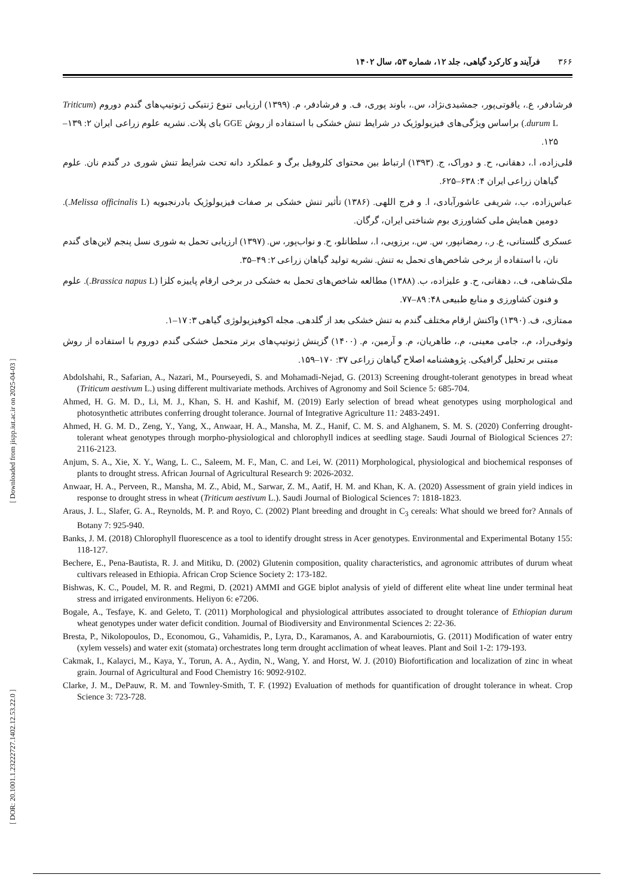[ DOR: 20.1001.1.23222727.1402.12.53.22.0 ] [ Downloaded from jispp.iut.ac.ir on 2025-04-03 ]
۳۶۶ فرآیند و کارکرد گیاهی، جلد ۱۲، شماره ۵۳، سال ۱۴۰۲
فرشادفر، ع.، یاقوتی‌پور، جمشیدی‌نژاد، س.، باوند پوری، ف. و فرشادفر، م. (۱۳۹۹) ارزیابی تنوع ژنتیکی ژنوتیپ‌های گندم دوروم (Triticum durum L.) براساس ویژگی‌های فیزیولوژیک در شرایط تنش خشکی با استفاده از روش GGE بای پلات. نشریه علوم زراعی ایران ۲: ۱۳۹–۱۲۵.
قلی‌زاده، ا.، دهقانی، ح. و دوراک، ج. (۱۳۹۳) ارتباط بین محتوای کلروفیل برگ و عملکرد دانه تحت شرایط تنش شوری در گندم نان. علوم گیاهان زراعی ایران ۴: ۶۳۸–۶۲۵.
عباس‌زاده، ب.، شریفی عاشورآبادی، ا. و فرج اللهی. (۱۳۸۶) تأثیر تنش خشکی بر صفات فیزیولوژیک بادرنجبویه (Melissa officinalis L.). دومین همایش ملی کشاورزی بوم شناختی ایران، گرگان.
عسکری گلستانی، ع. ر.، رمضانپور، س. س.، برزویی، ا.، سلطانلو، ح. و نواب‌پور، س. (۱۳۹۷) ارزیابی تحمل به شوری نسل پنجم لاین‌های گندم نان، با استفاده از برخی شاخص‌های تحمل به تنش. نشریه تولید گیاهان زراعی ۲: ۴۹–۳۵.
ملک‌شاهی، ف.، دهقانی، ح. و علیزاده، ب. (۱۳۸۸) مطالعه شاخص‌های تحمل به خشکی در برخی ارقام پاییزه کلزا (Brassica napus L.). علوم و فنون کشاورزی و منابع طبیعی ۴۸: ۸۹–۷۷.
ممتازی، ف. (۱۳۹۰) واکنش ارقام مختلف گندم به تنش خشکی بعد از گلدهی. مجله اکوفیزیولوژی گیاهی ۳: ۱۷–۱.
وثوقی‌راد، م.، جامی معینی، م.، طاهریان، م. و آرمین، م. (۱۴۰۰) گزینش ژنوتیپ‌های برتر متحمل خشکی گندم دوروم با استفاده از روش مبتنی بر تحلیل گرافیکی. پژوهشنامه اصلاح گیاهان زراعی ۳۷: ۱۷۰–۱۵۹.
Abdolshahi, R., Safarian, A., Nazari, M., Pourseyedi, S. and Mohamadi-Nejad, G. (2013) Screening drought-tolerant genotypes in bread wheat (Triticum aestivum L.) using different multivariate methods. Archives of Agronomy and Soil Science 5: 685-704.
Ahmed, H. G. M. D., Li, M. J., Khan, S. H. and Kashif, M. (2019) Early selection of bread wheat genotypes using morphological and photosynthetic attributes conferring drought tolerance. Journal of Integrative Agriculture 11: 2483-2491.
Ahmed, H. G. M. D., Zeng, Y., Yang, X., Anwaar, H. A., Mansha, M. Z., Hanif, C. M. S. and Alghanem, S. M. S. (2020) Conferring drought-tolerant wheat genotypes through morpho-physiological and chlorophyll indices at seedling stage. Saudi Journal of Biological Sciences 27: 2116-2123.
Anjum, S. A., Xie, X. Y., Wang, L. C., Saleem, M. F., Man, C. and Lei, W. (2011) Morphological, physiological and biochemical responses of plants to drought stress. African Journal of Agricultural Research 9: 2026-2032.
Anwaar, H. A., Perveen, R., Mansha, M. Z., Abid, M., Sarwar, Z. M., Aatif, H. M. and Khan, K. A. (2020) Assessment of grain yield indices in response to drought stress in wheat (Triticum aestivum L.). Saudi Journal of Biological Sciences 7: 1818-1823.
Araus, J. L., Slafer, G. A., Reynolds, M. P. and Royo, C. (2002) Plant breeding and drought in C<sub>3</sub> cereals: What should we breed for? Annals of Botany 7: 925-940.
Banks, J. M. (2018) Chlorophyll fluorescence as a tool to identify drought stress in Acer genotypes. Environmental and Experimental Botany 155: 118-127.
Bechere, E., Pena-Bautista, R. J. and Mitiku, D. (2002) Glutenin composition, quality characteristics, and agronomic attributes of durum wheat cultivars released in Ethiopia. African Crop Science Society 2: 173-182.
Bishwas, K. C., Poudel, M. R. and Regmi, D. (2021) AMMI and GGE biplot analysis of yield of different elite wheat line under terminal heat stress and irrigated environments. Heliyon 6: e7206.
Bogale, A., Tesfaye, K. and Geleto, T. (2011) Morphological and physiological attributes associated to drought tolerance of Ethiopian durum wheat genotypes under water deficit condition. Journal of Biodiversity and Environmental Sciences 2: 22-36.
Bresta, P., Nikolopoulos, D., Economou, G., Vahamidis, P., Lyra, D., Karamanos, A. and Karabourniotis, G. (2011) Modification of water entry (xylem vessels) and water exit (stomata) orchestrates long term drought acclimation of wheat leaves. Plant and Soil 1-2: 179-193.
Cakmak, I., Kalayci, M., Kaya, Y., Torun, A. A., Aydin, N., Wang, Y. and Horst, W. J. (2010) Biofortification and localization of zinc in wheat grain. Journal of Agricultural and Food Chemistry 16: 9092-9102.
Clarke, J. M., DePauw, R. M. and Townley-Smith, T. F. (1992) Evaluation of methods for quantification of drought tolerance in wheat. Crop Science 3: 723-728.